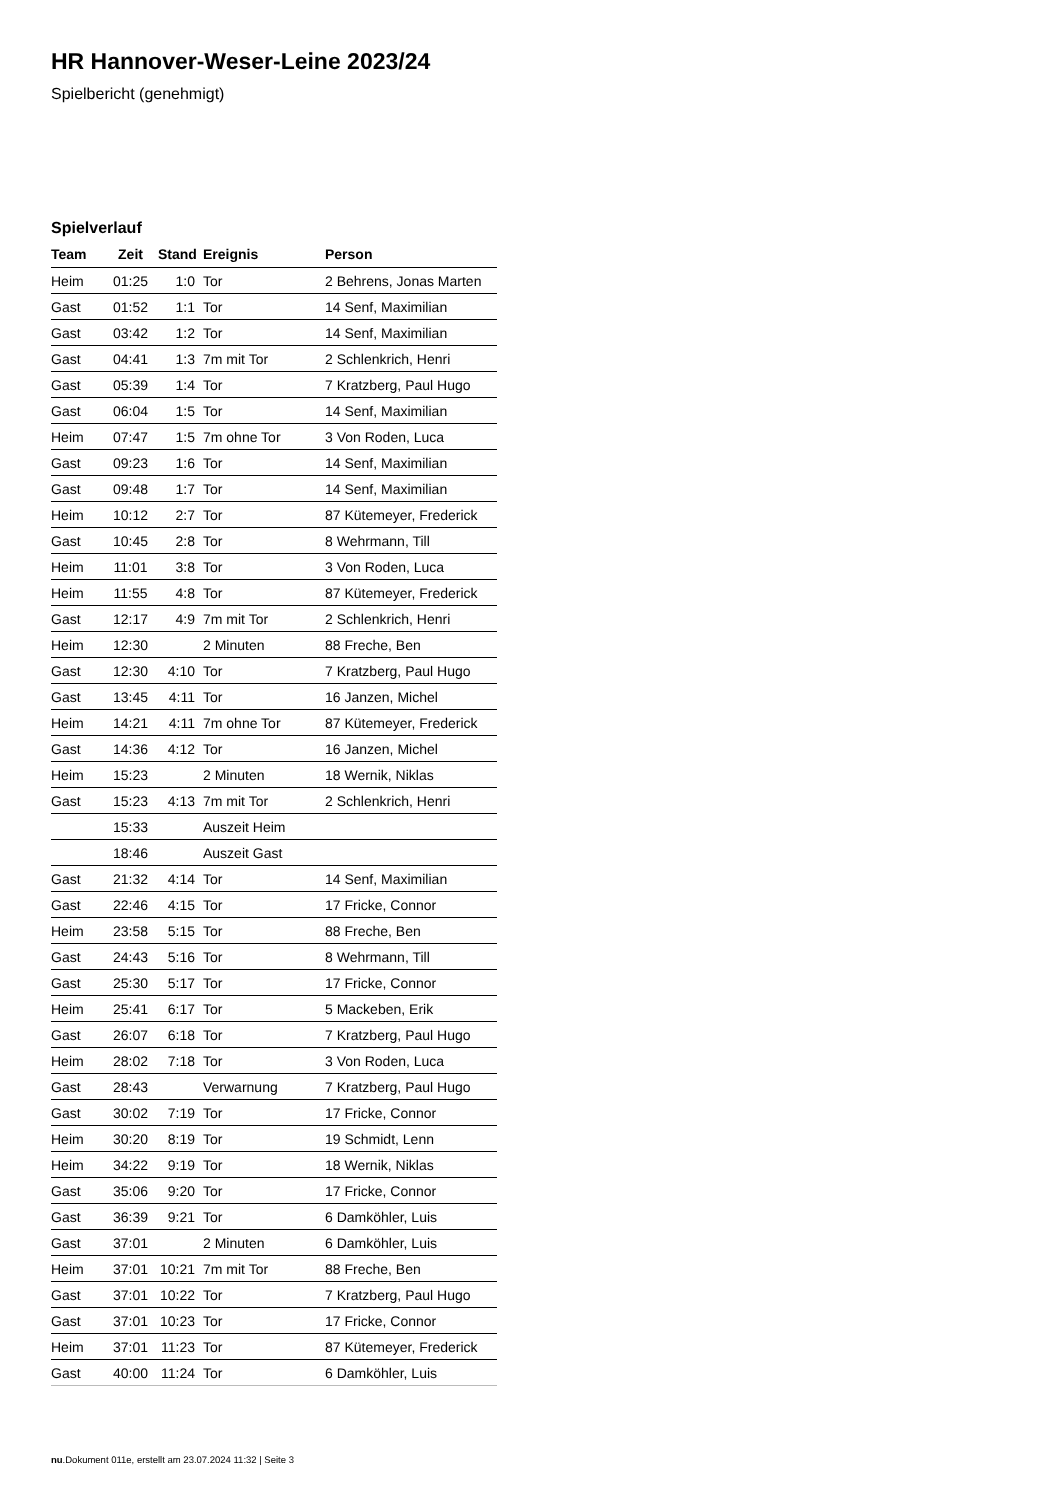HR Hannover-Weser-Leine 2023/24
Spielbericht (genehmigt)
Spielverlauf
| Team | Zeit | Stand | Ereignis | Person |
| --- | --- | --- | --- | --- |
| Heim | 01:25 | 1:0 | Tor | 2 Behrens, Jonas Marten |
| Gast | 01:52 | 1:1 | Tor | 14 Senf, Maximilian |
| Gast | 03:42 | 1:2 | Tor | 14 Senf, Maximilian |
| Gast | 04:41 | 1:3 | 7m mit Tor | 2 Schlenkrich, Henri |
| Gast | 05:39 | 1:4 | Tor | 7 Kratzberg, Paul Hugo |
| Gast | 06:04 | 1:5 | Tor | 14 Senf, Maximilian |
| Heim | 07:47 | 1:5 | 7m ohne Tor | 3 Von Roden, Luca |
| Gast | 09:23 | 1:6 | Tor | 14 Senf, Maximilian |
| Gast | 09:48 | 1:7 | Tor | 14 Senf, Maximilian |
| Heim | 10:12 | 2:7 | Tor | 87 Kütemeyer, Frederick |
| Gast | 10:45 | 2:8 | Tor | 8 Wehrmann, Till |
| Heim | 11:01 | 3:8 | Tor | 3 Von Roden, Luca |
| Heim | 11:55 | 4:8 | Tor | 87 Kütemeyer, Frederick |
| Gast | 12:17 | 4:9 | 7m mit Tor | 2 Schlenkrich, Henri |
| Heim | 12:30 | | 2 Minuten | 88 Freche, Ben |
| Gast | 12:30 | 4:10 | Tor | 7 Kratzberg, Paul Hugo |
| Gast | 13:45 | 4:11 | Tor | 16 Janzen, Michel |
| Heim | 14:21 | 4:11 | 7m ohne Tor | 87 Kütemeyer, Frederick |
| Gast | 14:36 | 4:12 | Tor | 16 Janzen, Michel |
| Heim | 15:23 | | 2 Minuten | 18 Wernik, Niklas |
| Gast | 15:23 | 4:13 | 7m mit Tor | 2 Schlenkrich, Henri |
| | 15:33 | | Auszeit Heim | |
| | 18:46 | | Auszeit Gast | |
| Gast | 21:32 | 4:14 | Tor | 14 Senf, Maximilian |
| Gast | 22:46 | 4:15 | Tor | 17 Fricke, Connor |
| Heim | 23:58 | 5:15 | Tor | 88 Freche, Ben |
| Gast | 24:43 | 5:16 | Tor | 8 Wehrmann, Till |
| Gast | 25:30 | 5:17 | Tor | 17 Fricke, Connor |
| Heim | 25:41 | 6:17 | Tor | 5 Mackeben, Erik |
| Gast | 26:07 | 6:18 | Tor | 7 Kratzberg, Paul Hugo |
| Heim | 28:02 | 7:18 | Tor | 3 Von Roden, Luca |
| Gast | 28:43 | | Verwarnung | 7 Kratzberg, Paul Hugo |
| Gast | 30:02 | 7:19 | Tor | 17 Fricke, Connor |
| Heim | 30:20 | 8:19 | Tor | 19 Schmidt, Lenn |
| Heim | 34:22 | 9:19 | Tor | 18 Wernik, Niklas |
| Gast | 35:06 | 9:20 | Tor | 17 Fricke, Connor |
| Gast | 36:39 | 9:21 | Tor | 6 Damköhler, Luis |
| Gast | 37:01 | | 2 Minuten | 6 Damköhler, Luis |
| Heim | 37:01 | 10:21 | 7m mit Tor | 88 Freche, Ben |
| Gast | 37:01 | 10:22 | Tor | 7 Kratzberg, Paul Hugo |
| Gast | 37:01 | 10:23 | Tor | 17 Fricke, Connor |
| Heim | 37:01 | 11:23 | Tor | 87 Kütemeyer, Frederick |
| Gast | 40:00 | 11:24 | Tor | 6 Damköhler, Luis |
nu.Dokument 011e, erstellt am 23.07.2024 11:32 | Seite 3